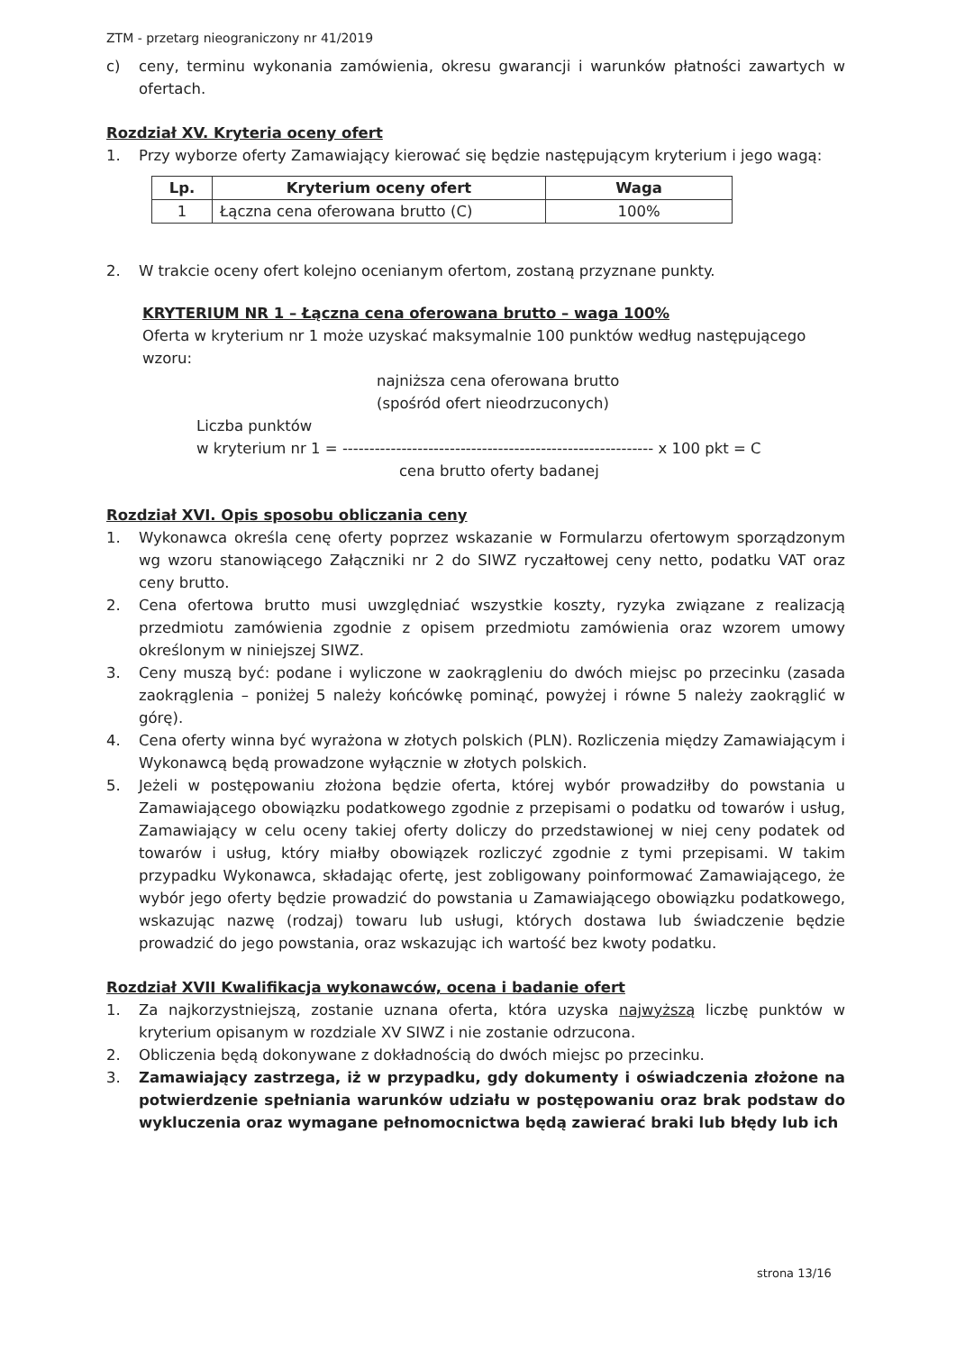ZTM - przetarg nieograniczony nr 41/2019
c) ceny, terminu wykonania zamówienia, okresu gwarancji i warunków płatności zawartych w ofertach.
Rozdział XV. Kryteria oceny ofert
1. Przy wyborze oferty Zamawiający kierować się będzie następującym kryterium i jego wagą:
| Lp. | Kryterium oceny ofert | Waga |
| --- | --- | --- |
| 1 | Łączna cena oferowana brutto (C) | 100% |
2. W trakcie oceny ofert kolejno ocenianym ofertom, zostaną przyznane punkty.
KRYTERIUM NR 1 – Łączna cena oferowana brutto – waga 100%
Oferta w kryterium nr 1 może uzyskać maksymalnie 100 punktów według następującego wzoru:
najniższa cena oferowana brutto
(spośród ofert nieodrzuconych)
Liczba punktów
w kryterium nr 1 = ---------------------------------------------------------- x 100 pkt = C
cena brutto oferty badanej
Rozdział XVI. Opis sposobu obliczania ceny
1. Wykonawca określa cenę oferty poprzez wskazanie w Formularzu ofertowym sporządzonym wg wzoru stanowiącego Załączniki nr 2 do SIWZ ryczałtowej ceny netto, podatku VAT oraz ceny brutto.
2. Cena ofertowa brutto musi uwzględniać wszystkie koszty, ryzyka związane z realizacją przedmiotu zamówienia zgodnie z opisem przedmiotu zamówienia oraz wzorem umowy określonym w niniejszej SIWZ.
3. Ceny muszą być: podane i wyliczone w zaokrągleniu do dwóch miejsc po przecinku (zasada zaokrąglenia – poniżej 5 należy końcówkę pominąć, powyżej i równe 5 należy zaokrąglić w górę).
4. Cena oferty winna być wyrażona w złotych polskich (PLN). Rozliczenia między Zamawiającym i Wykonawcą będą prowadzone wyłącznie w złotych polskich.
5. Jeżeli w postępowaniu złożona będzie oferta, której wybór prowadziłby do powstania u Zamawiającego obowiązku podatkowego zgodnie z przepisami o podatku od towarów i usług, Zamawiający w celu oceny takiej oferty doliczy do przedstawionej w niej ceny podatek od towarów i usług, który miałby obowiązek rozliczyć zgodnie z tymi przepisami. W takim przypadku Wykonawca, składając ofertę, jest zobligowany poinformować Zamawiającego, że wybór jego oferty będzie prowadzić do powstania u Zamawiającego obowiązku podatkowego, wskazując nazwę (rodzaj) towaru lub usługi, których dostawa lub świadczenie będzie prowadzić do jego powstania, oraz wskazując ich wartość bez kwoty podatku.
Rozdział XVII Kwalifikacja wykonawców, ocena i badanie ofert
1. Za najkorzystniejszą, zostanie uznana oferta, która uzyska najwyższą liczbę punktów w kryterium opisanym w rozdziale XV SIWZ i nie zostanie odrzucona.
2. Obliczenia będą dokonywane z dokładnością do dwóch miejsc po przecinku.
3. Zamawiający zastrzega, iż w przypadku, gdy dokumenty i oświadczenia złożone na potwierdzenie spełniania warunków udziału w postępowaniu oraz brak podstaw do wykluczenia oraz wymagane pełnomocnictwa będą zawierać braki lub błędy lub ich
strona 13/16